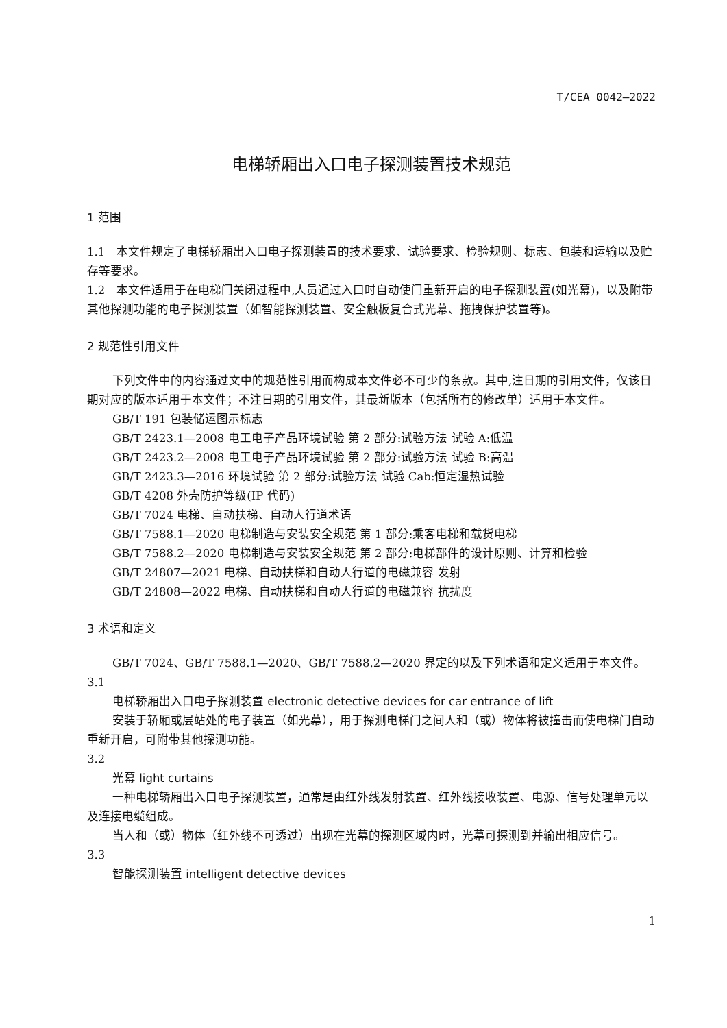T/CEA 0042—2022
电梯轿厢出入口电子探测装置技术规范
1 范围
1.1　本文件规定了电梯轿厢出入口电子探测装置的技术要求、试验要求、检验规则、标志、包装和运输以及贮存等要求。
1.2　本文件适用于在电梯门关闭过程中,人员通过入口时自动使门重新开启的电子探测装置(如光幕)，以及附带其他探测功能的电子探测装置（如智能探测装置、安全触板复合式光幕、拖拽保护装置等)。
2 规范性引用文件
下列文件中的内容通过文中的规范性引用而构成本文件必不可少的条款。其中,注日期的引用文件，仅该日期对应的版本适用于本文件；不注日期的引用文件，其最新版本（包括所有的修改单）适用于本文件。
GB/T 191 包装储运图示标志
GB/T 2423.1—2008 电工电子产品环境试验 第 2 部分:试验方法 试验 A:低温
GB/T 2423.2—2008 电工电子产品环境试验 第 2 部分:试验方法 试验 B:高温
GB/T 2423.3—2016 环境试验 第 2 部分:试验方法 试验 Cab:恒定湿热试验
GB/T 4208 外壳防护等级(IP 代码)
GB/T 7024 电梯、自动扶梯、自动人行道术语
GB/T 7588.1—2020 电梯制造与安装安全规范 第 1 部分:乘客电梯和载货电梯
GB/T 7588.2—2020 电梯制造与安装安全规范 第 2 部分:电梯部件的设计原则、计算和检验
GB/T 24807—2021 电梯、自动扶梯和自动人行道的电磁兼容 发射
GB/T 24808—2022 电梯、自动扶梯和自动人行道的电磁兼容 抗扰度
3 术语和定义
GB/T 7024、GB/T 7588.1—2020、GB/T 7588.2—2020 界定的以及下列术语和定义适用于本文件。
3.1
电梯轿厢出入口电子探测装置 electronic detective devices for car entrance of lift
安装于轿厢或层站处的电子装置（如光幕），用于探测电梯门之间人和（或）物体将被撞击而使电梯门自动重新开启，可附带其他探测功能。
3.2
光幕 light curtains
一种电梯轿厢出入口电子探测装置，通常是由红外线发射装置、红外线接收装置、电源、信号处理单元以及连接电缆组成。
当人和（或）物体（红外线不可透过）出现在光幕的探测区域内时，光幕可探测到并输出相应信号。
3.3
智能探测装置 intelligent detective devices
1